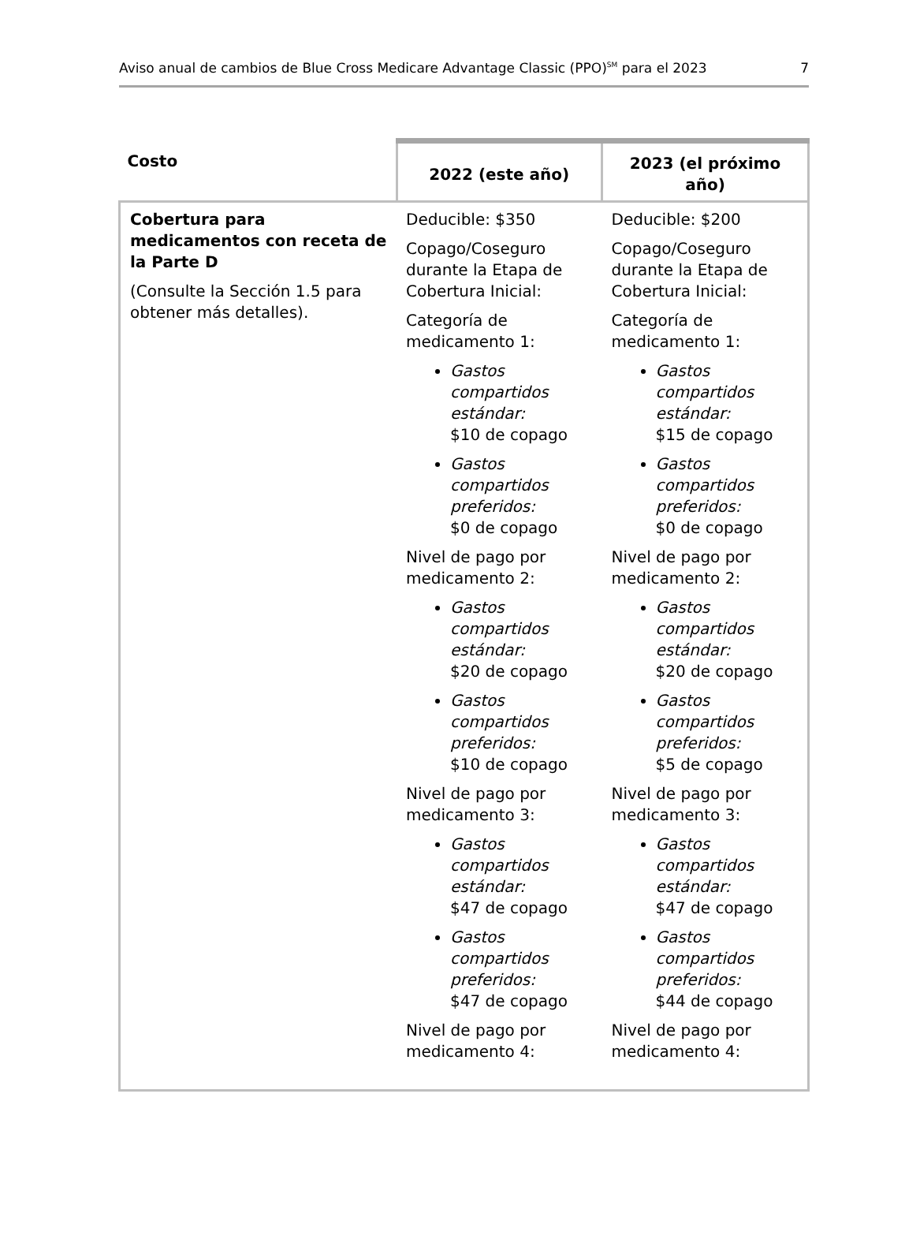Aviso anual de cambios de Blue Cross Medicare Advantage Classic (PPO)<sup>SM</sup> para el 2023 7
| Costo | 2022 (este año) | 2023 (el próximo año) |
| --- | --- | --- |
| Cobertura para medicamentos con receta de la Parte D (Consulte la Sección 1.5 para obtener más detalles). | Deducible: $350 Copago/Coseguro durante la Etapa de Cobertura Inicial: Categoría de medicamento 1: Gastos compartidos estándar: $10 de copago Gastos compartidos preferidos: $0 de copago Nivel de pago por medicamento 2: Gastos compartidos estándar: $20 de copago Gastos compartidos preferidos: $10 de copago Nivel de pago por medicamento 3: Gastos compartidos estándar: $47 de copago Gastos compartidos preferidos: $47 de copago Nivel de pago por medicamento 4: | Deducible: $200 Copago/Coseguro durante la Etapa de Cobertura Inicial: Categoría de medicamento 1: Gastos compartidos estándar: $15 de copago Gastos compartidos preferidos: $0 de copago Nivel de pago por medicamento 2: Gastos compartidos estándar: $20 de copago Gastos compartidos preferidos: $5 de copago Nivel de pago por medicamento 3: Gastos compartidos estándar: $47 de copago Gastos compartidos preferidos: $44 de copago Nivel de pago por medicamento 4: |